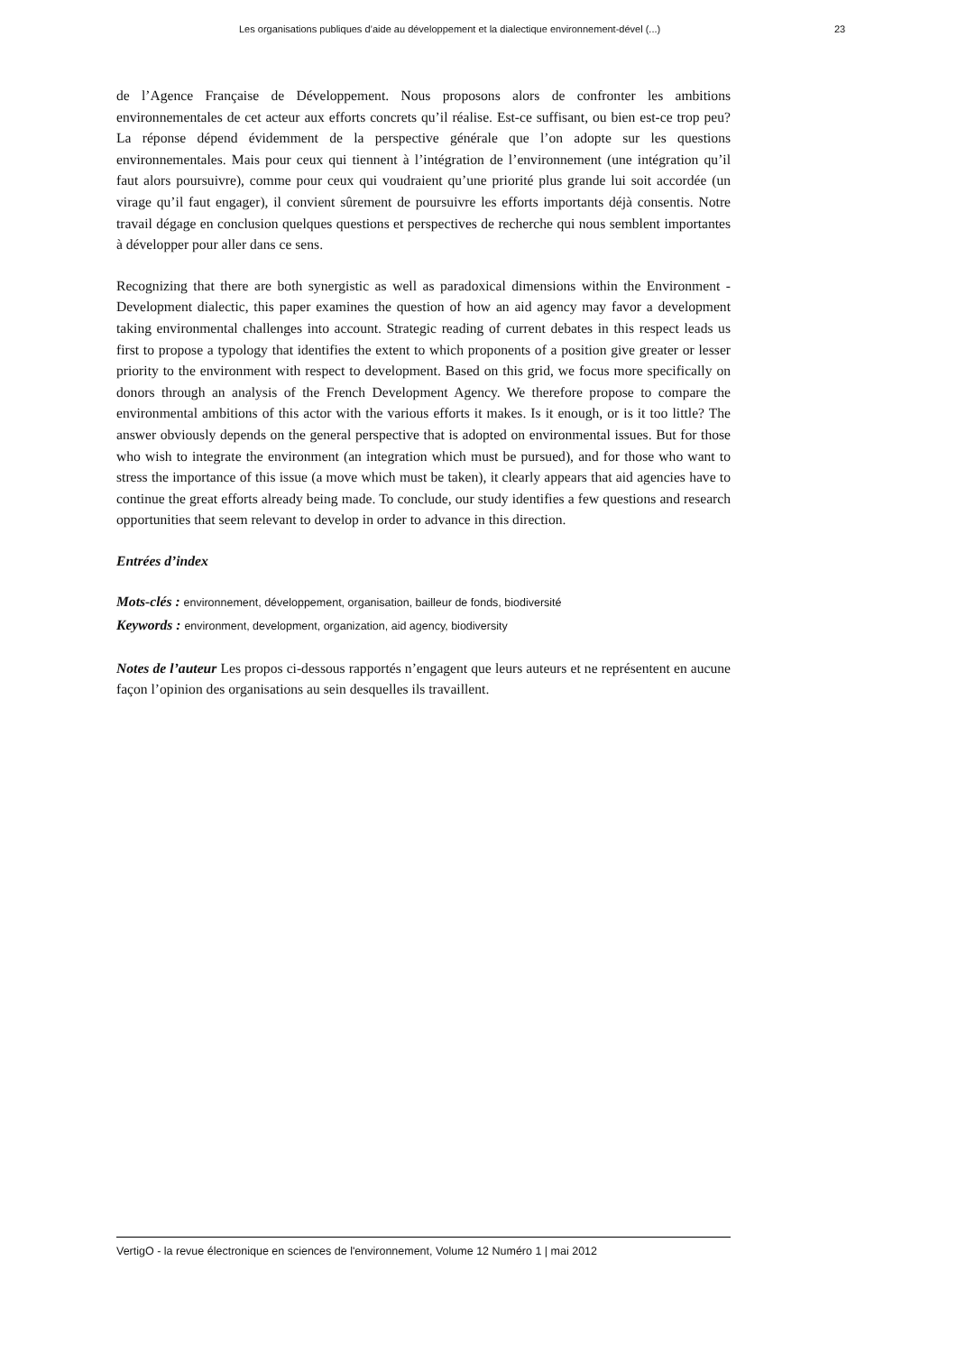Les organisations publiques d’aide au développement et la dialectique environnement-dével (...) 23
de l’Agence Française de Développement. Nous proposons alors de confronter les ambitions environnementales de cet acteur aux efforts concrets qu’il réalise. Est-ce suffisant, ou bien est-ce trop peu? La réponse dépend évidemment de la perspective générale que l’on adopte sur les questions environnementales. Mais pour ceux qui tiennent à l’intégration de l’environnement (une intégration qu’il faut alors poursuivre), comme pour ceux qui voudraient qu’une priorité plus grande lui soit accordée (un virage qu’il faut engager), il convient sûrement de poursuivre les efforts importants déjà consentis. Notre travail dégage en conclusion quelques questions et perspectives de recherche qui nous semblent importantes à développer pour aller dans ce sens.
Recognizing that there are both synergistic as well as paradoxical dimensions within the Environment - Development dialectic, this paper examines the question of how an aid agency may favor a development taking environmental challenges into account. Strategic reading of current debates in this respect leads us first to propose a typology that identifies the extent to which proponents of a position give greater or lesser priority to the environment with respect to development. Based on this grid, we focus more specifically on donors through an analysis of the French Development Agency. We therefore propose to compare the environmental ambitions of this actor with the various efforts it makes. Is it enough, or is it too little? The answer obviously depends on the general perspective that is adopted on environmental issues. But for those who wish to integrate the environment (an integration which must be pursued), and for those who want to stress the importance of this issue (a move which must be taken), it clearly appears that aid agencies have to continue the great efforts already being made. To conclude, our study identifies a few questions and research opportunities that seem relevant to develop in order to advance in this direction.
Entrées d’index
Mots-clés : environnement, développement, organisation, bailleur de fonds, biodiversité
Keywords : environment, development, organization, aid agency, biodiversity
Notes de l’auteur Les propos ci-dessous rapportés n’engagent que leurs auteurs et ne représentent en aucune façon l’opinion des organisations au sein desquelles ils travaillent.
VertigO - la revue électronique en sciences de l'environnement, Volume 12 Numéro 1 | mai 2012